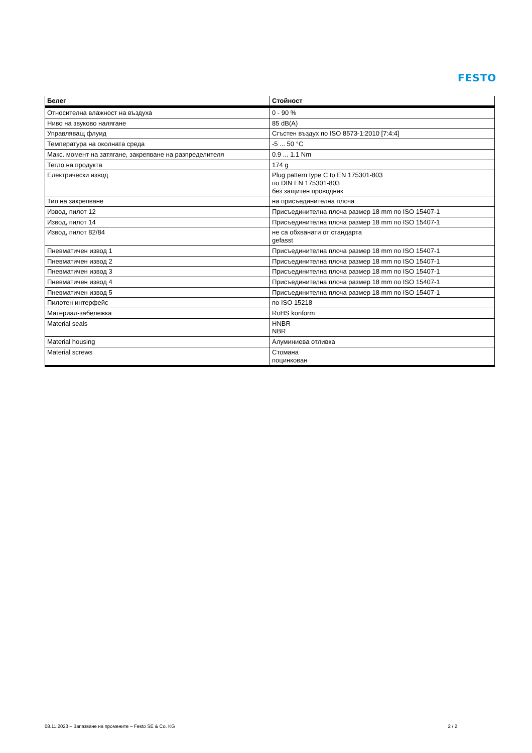FESTO
| Белег | Стойност |
| --- | --- |
| Относителна влажност на въздуха | 0 - 90 % |
| Ниво на звуково налягане | 85 dB(A) |
| Управляващ флуид | Сгъстен въздух по ISO 8573-1:2010 [7:4:4] |
| Температура на околната среда | -5 ... 50 °C |
| Макс. момент на затягане, закрепване на разпределителя | 0.9 ... 1.1 Nm |
| Тегло на продукта | 174 g |
| Електрически извод | Plug pattern type C to EN 175301-803 по DIN EN 175301-803 без защитен проводник |
| Тип на закрепване | на присъединителна плоча |
| Извод, пилот 12 | Присъединителна плоча размер 18 mm по ISO 15407-1 |
| Извод, пилот 14 | Присъединителна плоча размер 18 mm по ISO 15407-1 |
| Извод, пилот 82/84 | не са обхванати от стандарта gefasst |
| Пневматичен извод 1 | Присъединителна плоча размер 18 mm по ISO 15407-1 |
| Пневматичен извод 2 | Присъединителна плоча размер 18 mm по ISO 15407-1 |
| Пневматичен извод 3 | Присъединителна плоча размер 18 mm по ISO 15407-1 |
| Пневматичен извод 4 | Присъединителна плоча размер 18 mm по ISO 15407-1 |
| Пневматичен извод 5 | Присъединителна плоча размер 18 mm по ISO 15407-1 |
| Пилотен интерфейс | по ISO 15218 |
| Материал-забележка | RoHS konform |
| Material seals | HNBR NBR |
| Material housing | Алуминиева отливка |
| Material screws | Стомана поцинкован |
08.11.2023 – Запазване на промените – Festo SE & Co. KG 2 / 2